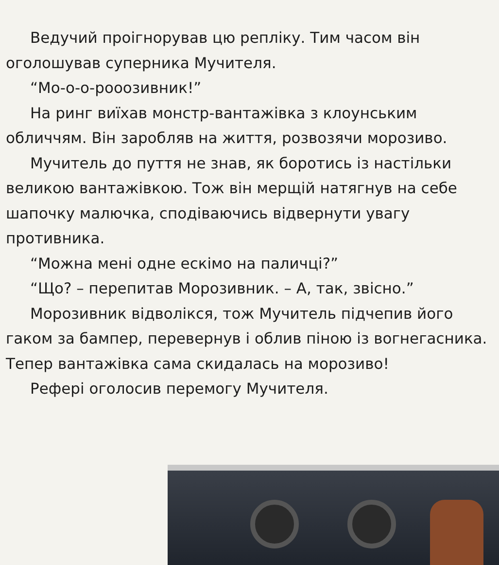Ведучий проігнорував цю репліку. Тим часом він оголошував суперника Мучителя.
“Мо-о-о-рооозивник!”
На ринг виїхав монстр-вантажівка з клоунським обличчям. Він заробляв на життя, розвозячи морозиво.
Мучитель до пуття не знав, як боротись із настільки великою вантажівкою. Тож він мерщій натягнув на себе шапочку малючка, сподіваючись відвернути увагу противника.
“Можна мені одне ескімо на паличці?”
“Що? – перепитав Морозивник. – А, так, звісно.”
Морозивник відволікся, тож Мучитель підчепив його гаком за бампер, перевернув і облив піною із вогнегасника. Тепер вантажівка сама скидалась на морозиво!
Рефері оголосив перемогу Мучителя.